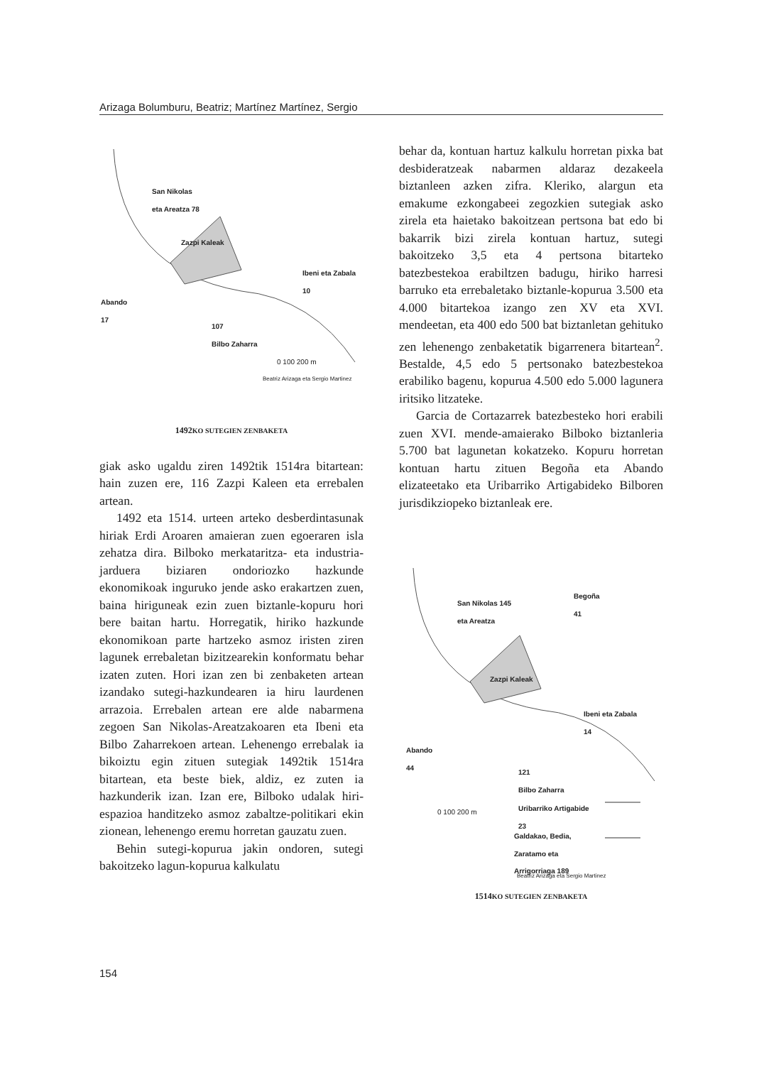Arizaga Bolumburu, Beatriz; Martínez Martínez, Sergio
San Nikolas
eta Areatza 78
Zazpi Kaleak
Ibeni eta Zabala
10
Abando
17
107
Bilbo Zaharra
0 100 200 m
Beatriz Arizaga eta Sergio Martinez
1492KO SUTEGIEN ZENBAKETA
giak asko ugaldu ziren 1492tik 1514ra bitartean: hain zuzen ere, 116 Zazpi Kaleen eta errebalen artean.
1492 eta 1514. urteen arteko desberdintasunak hiriak Erdi Aroaren amaieran zuen egoeraren isla zehatza dira. Bilboko merkataritza- eta industria-jarduera biziaren ondoriozko hazkunde ekonomikoak inguruko jende asko erakartzen zuen, baina hiriguneak ezin zuen biztanle-kopuru hori bere baitan hartu. Horregatik, hiriko hazkunde ekonomikoan parte hartzeko asmoz iristen ziren lagunek errebaletan bizitzearekin konformatu behar izaten zuten. Hori izan zen bi zenbaketen artean izandako sutegi-hazkundearen ia hiru laurdenen arrazoia. Errebalen artean ere alde nabarmena zegoen San Nikolas-Areatzakoaren eta Ibeni eta Bilbo Zaharrekoen artean. Lehenengo errebalak ia bikoiztu egin zituen sutegiak 1492tik 1514ra bitartean, eta beste biek, aldiz, ez zuten ia hazkunderik izan. Izan ere, Bilboko udalak hiri-espazioa handitzeko asmoz zabaltze-politikari ekin zionean, lehenengo eremu horretan gauzatu zuen.
Behin sutegi-kopurua jakin ondoren, sutegi bakoitzeko lagun-kopurua kalkulatu
behar da, kontuan hartuz kalkulu horretan pixka bat desbideratzeak nabarmen aldaraz dezakeela biztanleen azken zifra. Kleriko, alargun eta emakume ezkongabeei zegozkien sutegiak asko zirela eta haietako bakoitzean pertsona bat edo bi bakarrik bizi zirela kontuan hartuz, sutegi bakoitzeko 3,5 eta 4 pertsona bitarteko batezbestekoa erabiltzen badugu, hiriko harresi barruko eta errebaletako biztanle-kopurua 3.500 eta 4.000 bitartekoa izango zen XV eta XVI. mendeetan, eta 400 edo 500 bat biztanletan gehituko zen lehenengo zenbaketatik bigarrenera bitartean<sup>2</sup>. Bestalde, 4,5 edo 5 pertsonako batezbestekoa erabiliko bagenu, kopurua 4.500 edo 5.000 lagunera iritsiko litzateke.
Garcia de Cortazarrek batezbesteko hori erabili zuen XVI. mende-amaierako Bilboko biztanleria 5.700 bat lagunetan kokatzeko. Kopuru horretan kontuan hartu zituen Begoña eta Abando elizateetako eta Uribarriko Artigabideko Bilboren jurisdikziopeko biztanleak ere.
San Nikolas 145
eta Areatza
Begoña
41
Zazpi Kaleak
Ibeni eta Zabala
14
Abando
44
121
Bilbo Zaharra
0 100 200 m Uribarriko Artigabide
23
Galdakao, Bedia,
Zaratamo eta
Arrigorriaga 189
Beatriz Arizaga eta Sergio Martinez
1514KO SUTEGIEN ZENBAKETA
154